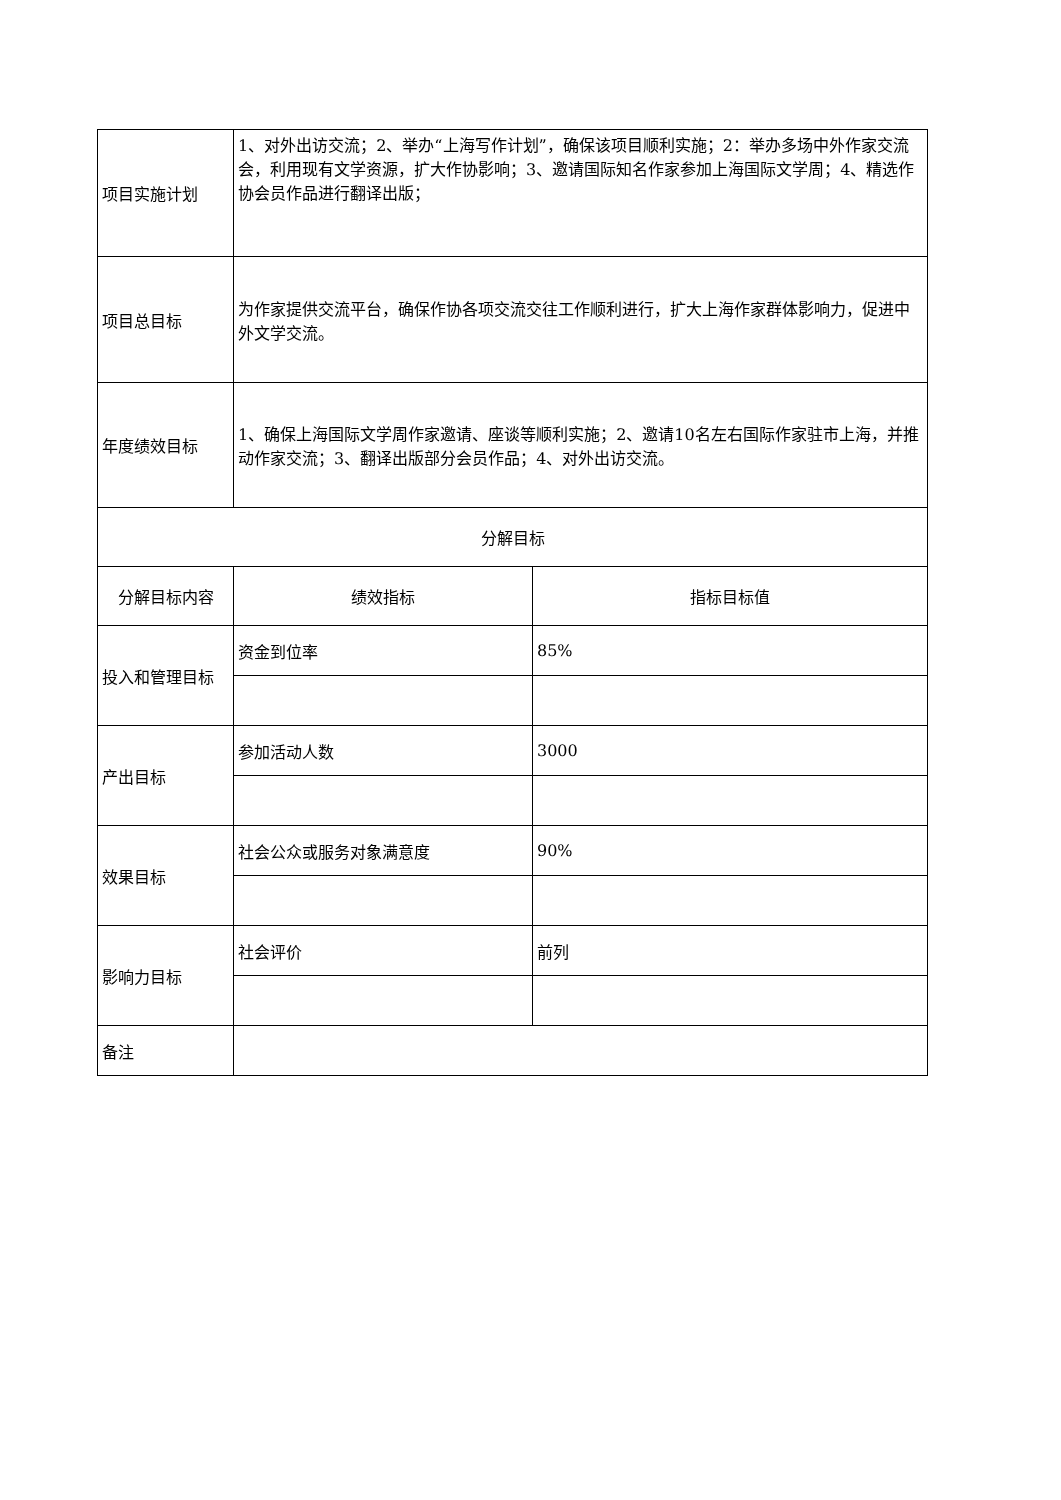| 项目实施计划 | 1、对外出访交流；2、举办“上海写作计划”，确保该项目顺利实施；2：举办多场中外作家交流会，利用现有文学资源，扩大作协影响；3、邀请国际知名作家参加上海国际文学周；4、精选作协会员作品进行翻译出版； | |
| 项目总目标 | 为作家提供交流平台，确保作协各项交流交往工作顺利进行，扩大上海作家群体影响力，促进中外文学交流。 | |
| 年度绩效目标 | 1、确保上海国际文学周作家邀请、座谈等顺利实施；2、邀请10名左右国际作家驻市上海，并推动作家交流；3、翻译出版部分会员作品；4、对外出访交流。 | |
| 分解目标 | | |
| 分解目标内容 | 绩效指标 | 指标目标值 |
| 投入和管理目标 | 资金到位率 | 85% |
| 产出目标 | 参加活动人数 | 3000 |
| 效果目标 | 社会公众或服务对象满意度 | 90% |
| 影响力目标 | 社会评价 | 前列 |
| 备注 | | |